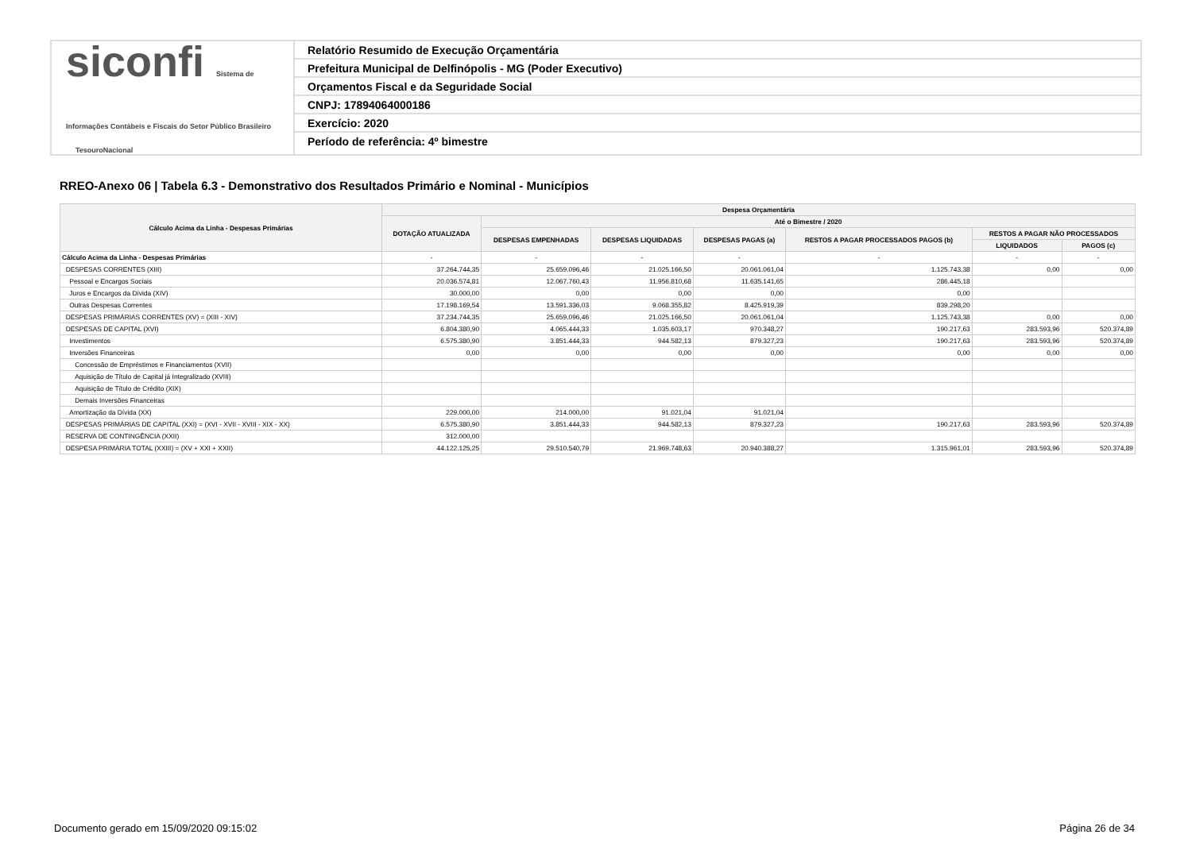siconfi Sistema de Informações Contábeis e Fiscais do Setor Público Brasileiro
TesouroNacional
Relatório Resumido de Execução Orçamentária
Prefeitura Municipal de Delfinópolis - MG (Poder Executivo)
Orçamentos Fiscal e da Seguridade Social
CNPJ: 17894064000186
Exercício: 2020
Período de referência: 4º bimestre
RREO-Anexo 06 | Tabela 6.3 - Demonstrativo dos Resultados Primário e Nominal - Municípios
| Cálculo Acima da Linha - Despesas Primárias | Despesa Orçamentária | | | | | | |
| --- | --- | --- | --- | --- | --- | --- | --- |
| | DOTAÇÃO ATUALIZADA | Até o Bimestre / 2020 | | | | | |
| | | DESPESAS EMPENHADAS | DESPESAS LIQUIDADAS | DESPESAS PAGAS (a) | RESTOS A PAGAR PROCESSADOS PAGOS (b) | RESTOS A PAGAR NÃO PROCESSADOS | |
| | | | | | | LIQUIDADOS | PAGOS (c) |
| Cálculo Acima da Linha - Despesas Primárias | - | - | - | - | - | - | - |
| DESPESAS CORRENTES (XIII) | 37.264.744,35 | 25.659.096,46 | 21.025.166,50 | 20.061.061,04 | 1.125.743,38 | 0,00 | 0,00 |
| Pessoal e Encargos Sociais | 20.036.574,81 | 12.067.760,43 | 11.956.810,68 | 11.635.141,65 | 286.445,18 | | |
| Juros e Encargos da Dívida (XIV) | 30.000,00 | 0,00 | 0,00 | 0,00 | 0,00 | | |
| Outras Despesas Correntes | 17.198.169,54 | 13.591.336,03 | 9.068.355,82 | 8.425.919,39 | 839.298,20 | | |
| DESPESAS PRIMÁRIAS CORRENTES (XV) = (XIII - XIV) | 37.234.744,35 | 25.659.096,46 | 21.025.166,50 | 20.061.061,04 | 1.125.743,38 | 0,00 | 0,00 |
| DESPESAS DE CAPITAL (XVI) | 6.804.380,90 | 4.065.444,33 | 1.035.603,17 | 970.348,27 | 190.217,63 | 283.593,96 | 520.374,89 |
| Investimentos | 6.575.380,90 | 3.851.444,33 | 944.582,13 | 879.327,23 | 190.217,63 | 283.593,96 | 520.374,89 |
| Inversões Financeiras | 0,00 | 0,00 | 0,00 | 0,00 | 0,00 | 0,00 | 0,00 |
| Concessão de Empréstimos e Financiamentos (XVII) | | | | | | | |
| Aquisição de Título de Capital já Integralizado (XVIII) | | | | | | | |
| Aquisição de Título de Crédito (XIX) | | | | | | | |
| Demais Inversões Financeiras | | | | | | | |
| Amortização da Dívida (XX) | 229.000,00 | 214.000,00 | 91.021,04 | 91.021,04 | | | |
| DESPESAS PRIMÁRIAS DE CAPITAL (XXI) = (XVI - XVII - XVIII - XIX - XX) | 6.575.380,90 | 3.851.444,33 | 944.582,13 | 879.327,23 | 190.217,63 | 283.593,96 | 520.374,89 |
| RESERVA DE CONTINGÊNCIA (XXII) | 312.000,00 | | | | | | |
| DESPESA PRIMÁRIA TOTAL (XXIII) = (XV + XXI + XXII) | 44.122.125,25 | 29.510.540,79 | 21.969.748,63 | 20.940.388,27 | 1.315.961,01 | 283.593,96 | 520.374,89 |
Documento gerado em 15/09/2020 09:15:02
Página 26 de 34